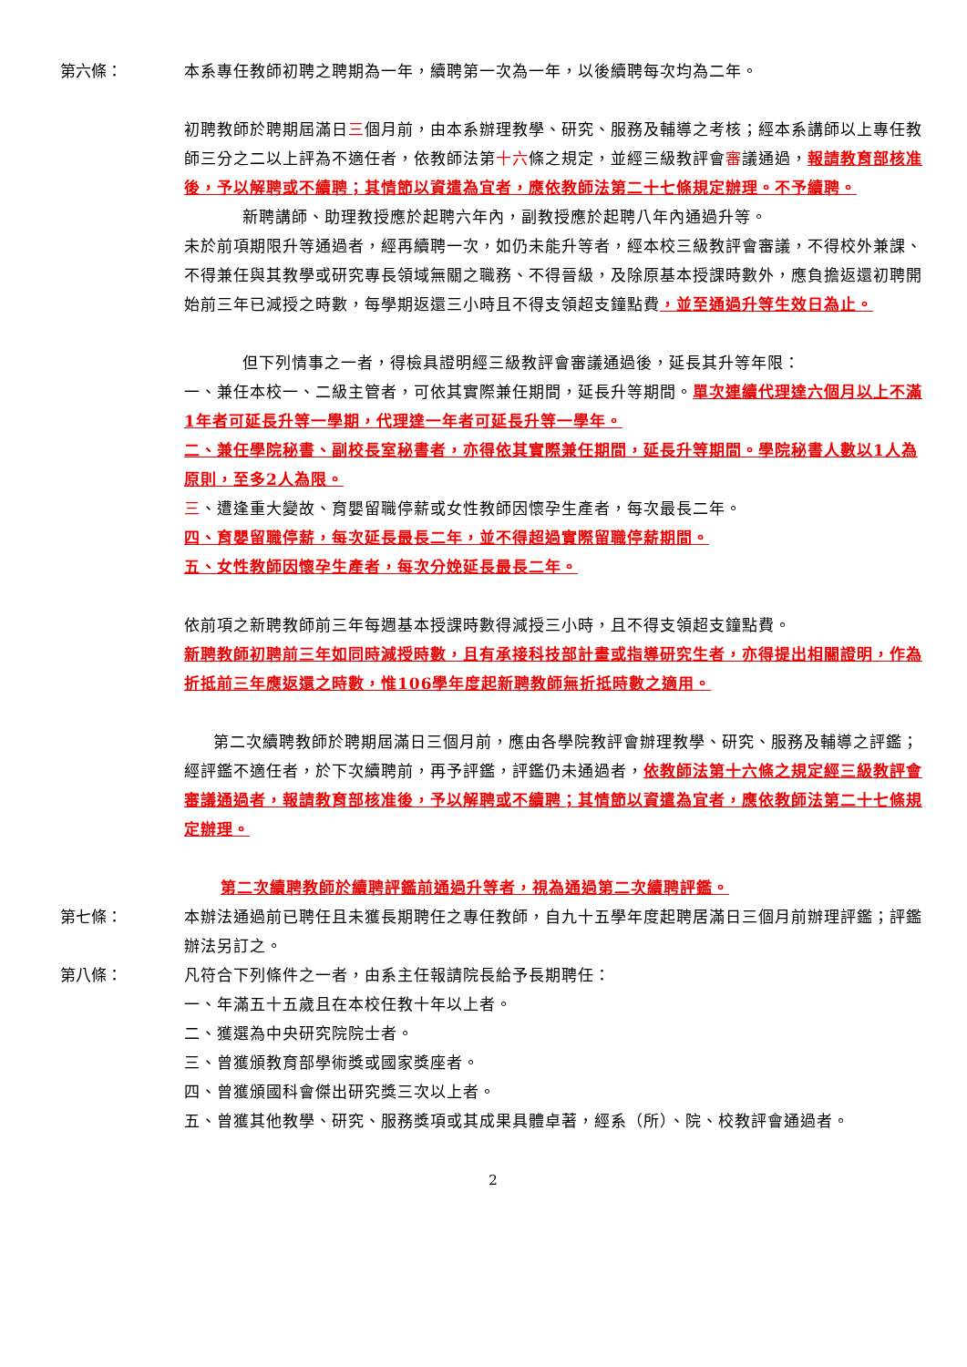第六條： 本系專任教師初聘之聘期為一年，續聘第一次為一年，以後續聘每次均為二年。
初聘教師於聘期屆滿日三個月前，由本系辦理教學、研究、服務及輔導之考核；經本系講師以上專任教師三分之二以上評為不適任者，依教師法第十六條之規定，並經三級教評會審議通過，報請教育部核准後，予以解聘或不續聘；其情節以資遣為宜者，應依教師法第二十七條規定辦理。不予續聘。
新聘講師、助理教授應於起聘六年內，副教授應於起聘八年內通過升等。
未於前項期限升等通過者，經再續聘一次，如仍未能升等者，經本校三級教評會審議，不得校外兼課、不得兼任與其教學或研究專長領域無關之職務、不得晉級，及除原基本授課時數外，應負擔返還初聘開始前三年已減授之時數，每學期返還三小時且不得支領超支鐘點費，並至通過升等生效日為止。
但下列情事之一者，得檢具證明經三級教評會審議通過後，延長其升等年限：
一、兼任本校一、二級主管者，可依其實際兼任期間，延長升等期間。單次連續代理達六個月以上不滿1年者可延長升等一學期，代理達一年者可延長升等一學年。
二、兼任學院秘書、副校長室秘書者，亦得依其實際兼任期間，延長升等期間。學院秘書人數以1人為原則，至多2人為限。
三、遭逢重大變故、育嬰留職停薪或女性教師因懷孕生產者，每次最長二年。
四、育嬰留職停薪，每次延長最長二年，並不得超過實際留職停薪期間。
五、女性教師因懷孕生產者，每次分娩延長最長二年。
依前項之新聘教師前三年每週基本授課時數得減授三小時，且不得支領超支鐘點費。
新聘教師初聘前三年如同時減授時數，且有承接科技部計畫或指導研究生者，亦得提出相關證明，作為折抵前三年應返還之時數，惟106學年度起新聘教師無折抵時數之適用。
第二次續聘教師於聘期屆滿日三個月前，應由各學院教評會辦理教學、研究、服務及輔導之評鑑；經評鑑不適任者，於下次續聘前，再予評鑑，評鑑仍未通過者，依教師法第十六條之規定經三級教評會審議通過者，報請教育部核准後，予以解聘或不續聘；其情節以資遣為宜者，應依教師法第二十七條規定辦理。
第二次續聘教師於續聘評鑑前通過升等者，視為通過第二次續聘評鑑。
第七條： 本辦法通過前已聘任且未獲長期聘任之專任教師，自九十五學年度起聘居滿日三個月前辦理評鑑；評鑑辦法另訂之。
第八條： 凡符合下列條件之一者，由系主任報請院長給予長期聘任：
一、年滿五十五歲且在本校任教十年以上者。
二、獲選為中央研究院院士者。
三、曾獲頒教育部學術獎或國家獎座者。
四、曾獲頒國科會傑出研究獎三次以上者。
五、曾獲其他教學、研究、服務獎項或其成果具體卓著，經系（所）、院、校教評會通過者。
2